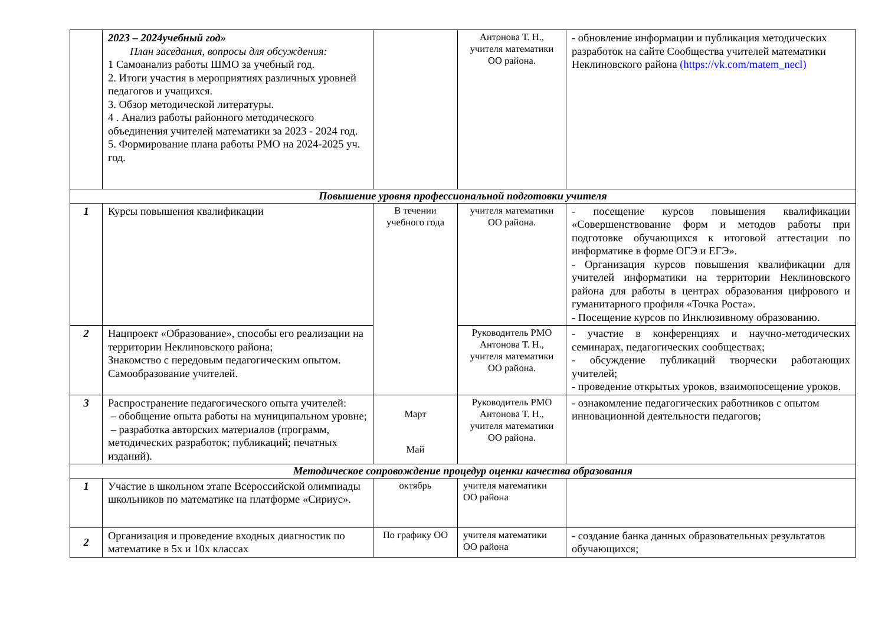| | 2023 – 2024учебный год» План заседания, вопросы для обсуждения: 1 Самоанализ работы ШМО за учебный год. 2. Итоги участия в мероприятиях различных уровней педагогов и учащихся. 3. Обзор методической литературы. 4 . Анализ работы районного методического объединения учителей математики за 2023 - 2024 год. 5. Формирование плана работы РМО на 2024-2025 уч. год. | | Антонова Т. Н., учителя математики ОО района. | - обновление информации и публикация методических разработок на сайте Сообщества учителей математики Неклиновского района (https://vk.com/matem_necl) |
| Повышение уровня профессиональной подготовки учителя | | | | |
| 1 | Курсы повышения квалификации | В течении учебного года | учителя математики ОО района. | - посещение курсов повышения квалификации «Совершенствование форм и методов работы при подготовке обучающихся к итоговой аттестации по информатике в форме ОГЭ и ЕГЭ». - Организация курсов повышения квалификации для учителей информатики на территории Неклиновского района для работы в центрах образования цифрового и гуманитарного профиля «Точка Роста». - Посещение курсов по Инклюзивному образованию. |
| 2 | Нацпроект «Образование», способы его реализации на территории Неклиновского района; Знакомство с передовым педагогическим опытом. Самообразование учителей. | | Руководитель РМО Антонова Т. Н., учителя математики ОО района. | - участие в конференциях и научно-методических семинарах, педагогических сообществах; - обсуждение публикаций творчески работающих учителей; - проведение открытых уроков, взаимопосещение уроков. |
| 3 | Распространение педагогического опыта учителей: – обобщение опыта работы на муниципальном уровне; – разработка авторских материалов (программ, методических разработок; публикаций; печатных изданий). | Март Май | Руководитель РМО Антонова Т. Н., учителя математики ОО района. | - ознакомление педагогических работников с опытом инновационной деятельности педагогов; |
| Методическое сопровождение процедур оценки качества образования | | | | |
| 1 | Участие в школьном этапе Всероссийской олимпиады школьников по математике на платформе «Сириус». | октябрь | учителя математики ОО района | |
| 2 | Организация и проведение входных диагностик по математике в 5х и 10х классах | По графику ОО | учителя математики ОО района | - создание банка данных образовательных результатов обучающихся; |